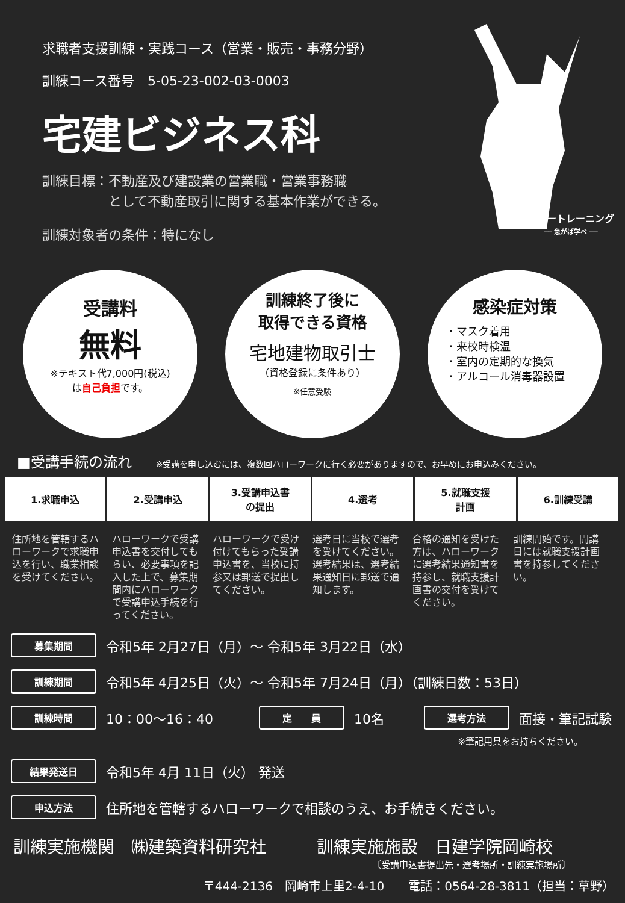求職者支援訓練・実践コース（営業・販売・事務分野）
訓練コース番号　5-05-23-002-03-0003
宅建ビジネス科
訓練目標：不動産及び建設業の営業職・営業事務職
　　　　　として不動産取引に関する基本作業ができる。
訓練対象者の条件：特になし
ハロートレーニング
── 急がば学べ ──
受講料
無料
※テキスト代7,000円(税込)
は自己負担です。
訓練終了後に
取得できる資格
宅地建物取引士
（資格登録に条件あり）
※任意受験
感染症対策
・マスク着用
・来校時検温
・室内の定期的な換気
・アルコール消毒器設置
■受講手続の流れ ※受講を申し込むには、複数回ハローワークに行く必要がありますので、お早めにお申込みください。
1.求職申込 2.受講申込 3.受講申込書
の提出
4.選考 5.就職支援
計画
6.訓練受講
住所地を管轄するハローワークで求職申込を行い、職業相談を受けてください。
ハローワークで受講申込書を交付してもらい、必要事項を記入した上で、募集期間内にハローワークで受講申込手続を行ってください。
ハローワークで受け付けてもらった受講申込書を、当校に持参又は郵送で提出してください。
選考日に当校で選考を受けてください。選考結果は、選考結果通知日に郵送で通知します。
合格の通知を受けた方は、ハローワークに選考結果通知書を持参し、就職支援計画書の交付を受けてください。
訓練開始です。開講日には就職支援計画書を持参してください。
募集期間 令和5年 2月27日（月）～ 令和5年 3月22日（水）
訓練期間 令和5年 4月25日（火）～ 令和5年 7月24日（月）（訓練日数：53日）
訓練時間 10：00～16：40 定　　員 10名 選考方法 面接・筆記試験
※筆記用具をお持ちください。
結果発送日 令和5年 4月 11日（火） 発送
申込方法 住所地を管轄するハローワークで相談のうえ、お手続きください。
訓練実施機関　㈱建築資料研究社　　　訓練実施施設　日建学院岡崎校
〔受講申込書提出先・選考場所・訓練実施場所〕
〒444-2136　岡崎市上里2-4-10　　電話：0564-28-3811（担当：草野）